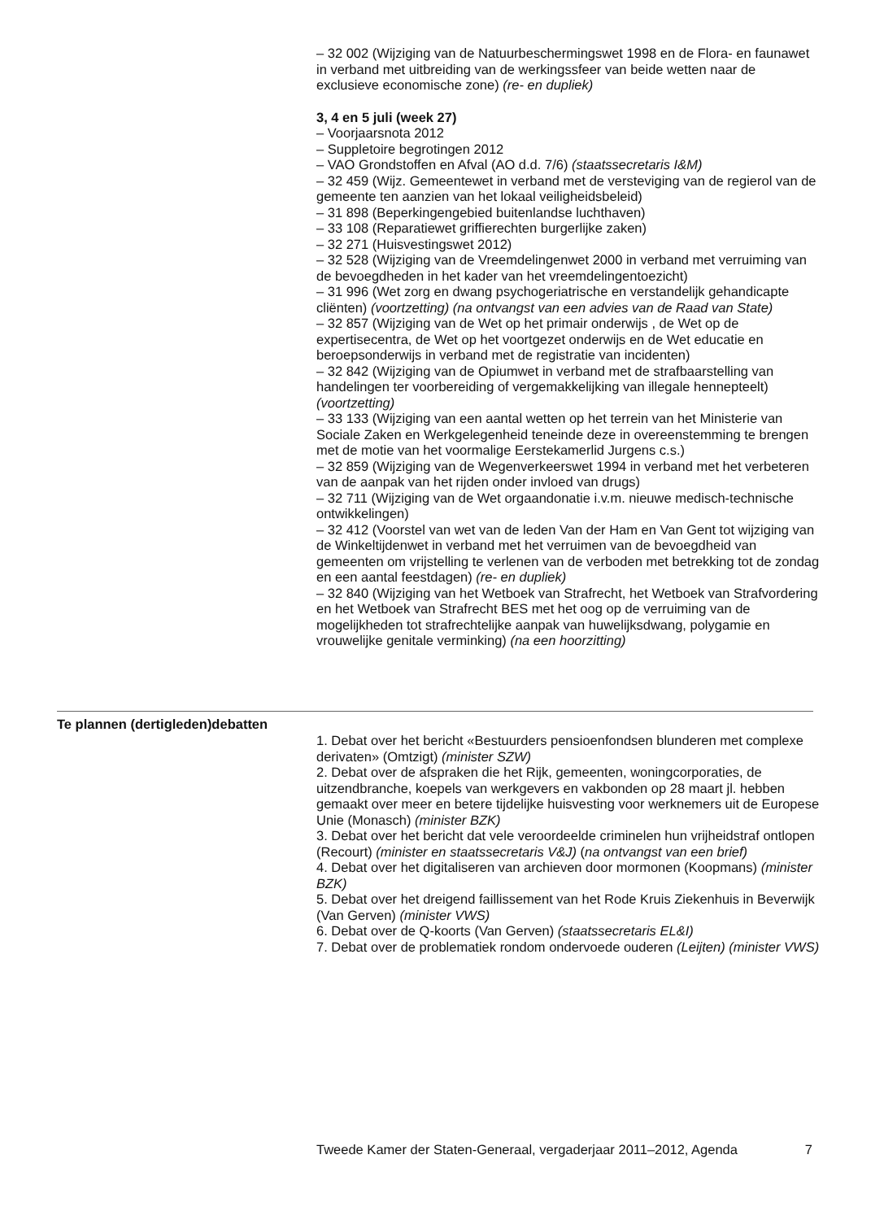– 32 002 (Wijziging van de Natuurbeschermingswet 1998 en de Flora- en faunawet in verband met uitbreiding van de werkingssfeer van beide wetten naar de exclusieve economische zone) (re- en dupliek)
3, 4 en 5 juli (week 27)
– Voorjaarsnota 2012
– Suppletoire begrotingen 2012
– VAO Grondstoffen en Afval (AO d.d. 7/6) (staatssecretaris I&M)
– 32 459 (Wijz. Gemeentewet in verband met de versteviging van de regierol van de gemeente ten aanzien van het lokaal veiligheidsbeleid)
– 31 898 (Beperkingengebied buitenlandse luchthaven)
– 33 108 (Reparatiewet griffierechten burgerlijke zaken)
– 32 271 (Huisvestingswet 2012)
– 32 528 (Wijziging van de Vreemdelingenwet 2000 in verband met verruiming van de bevoegdheden in het kader van het vreemdelingentoezicht)
– 31 996 (Wet zorg en dwang psychogeriatrische en verstandelijk gehandicapte cliënten) (voortzetting) (na ontvangst van een advies van de Raad van State)
– 32 857 (Wijziging van de Wet op het primair onderwijs , de Wet op de expertisecentra, de Wet op het voortgezet onderwijs en de Wet educatie en beroepsonderwijs in verband met de registratie van incidenten)
– 32 842 (Wijziging van de Opiumwet in verband met de strafbaarstelling van handelingen ter voorbereiding of vergemakkelijking van illegale hennepteelt) (voortzetting)
– 33 133 (Wijziging van een aantal wetten op het terrein van het Ministerie van Sociale Zaken en Werkgelegenheid teneinde deze in overeenstemming te brengen met de motie van het voormalige Eerstekamerlid Jurgens c.s.)
– 32 859 (Wijziging van de Wegenverkeerswet 1994 in verband met het verbeteren van de aanpak van het rijden onder invloed van drugs)
– 32 711 (Wijziging van de Wet orgaandonatie i.v.m. nieuwe medisch-technische ontwikkelingen)
– 32 412 (Voorstel van wet van de leden Van der Ham en Van Gent tot wijziging van de Winkeltijdenwet in verband met het verruimen van de bevoegdheid van gemeenten om vrijstelling te verlenen van de verboden met betrekking tot de zondag en een aantal feestdagen) (re- en dupliek)
– 32 840 (Wijziging van het Wetboek van Strafrecht, het Wetboek van Strafvordering en het Wetboek van Strafrecht BES met het oog op de verruiming van de mogelijkheden tot strafrechtelijke aanpak van huwelijksdwang, polygamie en vrouwelijke genitale verminking) (na een hoorzitting)
Te plannen (dertigleden)debatten
1. Debat over het bericht «Bestuurders pensioenfondsen blunderen met complexe derivaten» (Omtzigt) (minister SZW)
2. Debat over de afspraken die het Rijk, gemeenten, woningcorporaties, de uitzendbranche, koepels van werkgevers en vakbonden op 28 maart jl. hebben gemaakt over meer en betere tijdelijke huisvesting voor werknemers uit de Europese Unie (Monasch) (minister BZK)
3. Debat over het bericht dat vele veroordeelde criminelen hun vrijheidstraf ontlopen (Recourt) (minister en staatssecretaris V&J) (na ontvangst van een brief)
4. Debat over het digitaliseren van archieven door mormonen (Koopmans) (minister BZK)
5. Debat over het dreigend faillissement van het Rode Kruis Ziekenhuis in Beverwijk (Van Gerven) (minister VWS)
6. Debat over de Q-koorts (Van Gerven) (staatssecretaris EL&I)
7. Debat over de problematiek rondom ondervoede ouderen (Leijten) (minister VWS)
Tweede Kamer der Staten-Generaal, vergaderjaar 2011–2012, Agenda 7